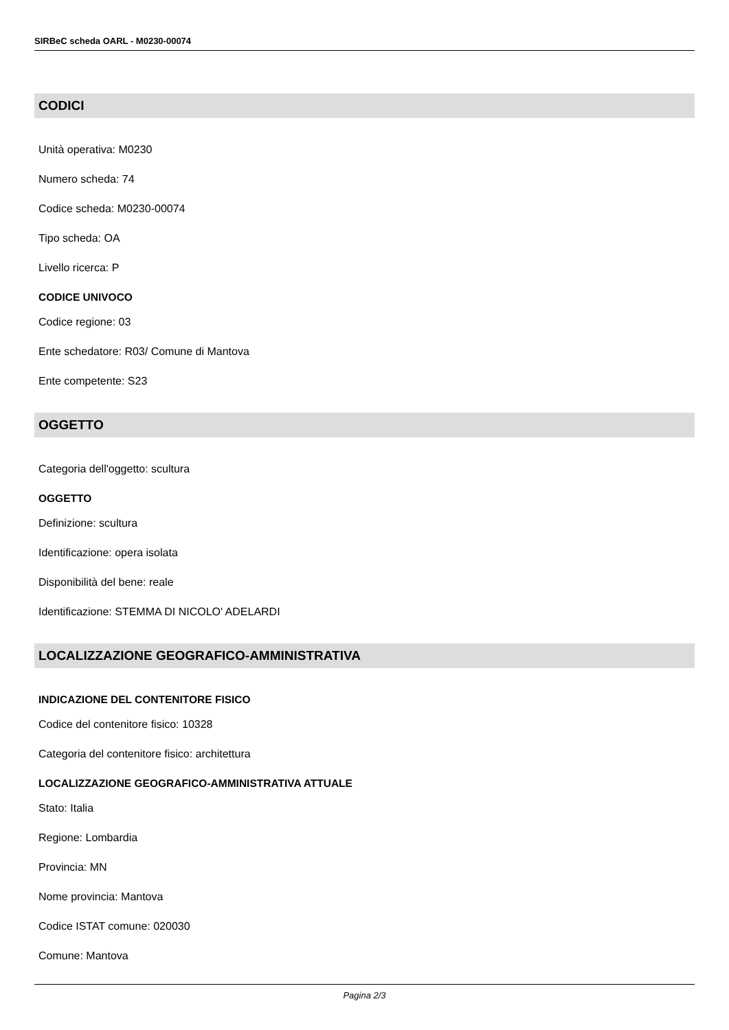SIRBeC scheda OARL - M0230-00074
CODICI
Unità operativa: M0230
Numero scheda: 74
Codice scheda: M0230-00074
Tipo scheda: OA
Livello ricerca: P
CODICE UNIVOCO
Codice regione: 03
Ente schedatore: R03/ Comune di Mantova
Ente competente: S23
OGGETTO
Categoria dell'oggetto: scultura
OGGETTO
Definizione: scultura
Identificazione: opera isolata
Disponibilità del bene: reale
Identificazione: STEMMA DI NICOLO' ADELARDI
LOCALIZZAZIONE GEOGRAFICO-AMMINISTRATIVA
INDICAZIONE DEL CONTENITORE FISICO
Codice del contenitore fisico: 10328
Categoria del contenitore fisico: architettura
LOCALIZZAZIONE GEOGRAFICO-AMMINISTRATIVA ATTUALE
Stato: Italia
Regione: Lombardia
Provincia: MN
Nome provincia: Mantova
Codice ISTAT comune: 020030
Comune: Mantova
Pagina 2/3